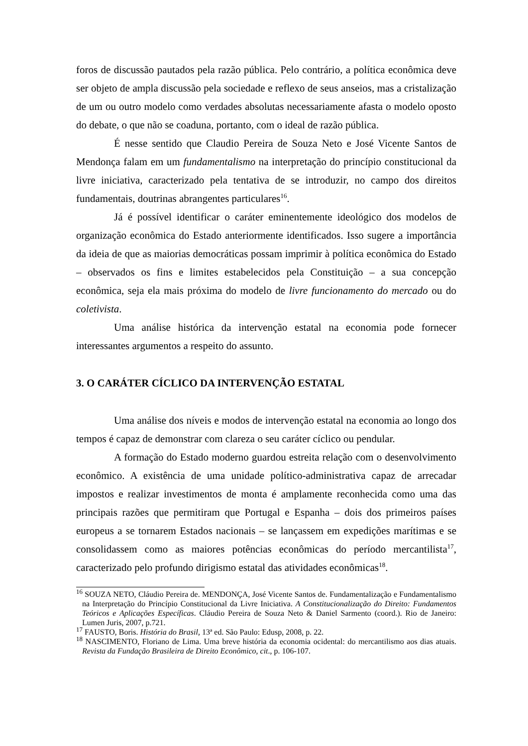foros de discussão pautados pela razão pública. Pelo contrário, a política econômica deve ser objeto de ampla discussão pela sociedade e reflexo de seus anseios, mas a cristalização de um ou outro modelo como verdades absolutas necessariamente afasta o modelo oposto do debate, o que não se coaduna, portanto, com o ideal de razão pública.
É nesse sentido que Claudio Pereira de Souza Neto e José Vicente Santos de Mendonça falam em um fundamentalismo na interpretação do princípio constitucional da livre iniciativa, caracterizado pela tentativa de se introduzir, no campo dos direitos fundamentais, doutrinas abrangentes particulares<sup>16</sup>.
Já é possível identificar o caráter eminentemente ideológico dos modelos de organização econômica do Estado anteriormente identificados. Isso sugere a importância da ideia de que as maiorias democráticas possam imprimir à política econômica do Estado – observados os fins e limites estabelecidos pela Constituição – a sua concepção econômica, seja ela mais próxima do modelo de livre funcionamento do mercado ou do coletivista.
Uma análise histórica da intervenção estatal na economia pode fornecer interessantes argumentos a respeito do assunto.
3. O CARÁTER CÍCLICO DA INTERVENÇÃO ESTATAL
Uma análise dos níveis e modos de intervenção estatal na economia ao longo dos tempos é capaz de demonstrar com clareza o seu caráter cíclico ou pendular.
A formação do Estado moderno guardou estreita relação com o desenvolvimento econômico. A existência de uma unidade político-administrativa capaz de arrecadar impostos e realizar investimentos de monta é amplamente reconhecida como uma das principais razões que permitiram que Portugal e Espanha – dois dos primeiros países europeus a se tornarem Estados nacionais – se lançassem em expedições marítimas e se consolidassem como as maiores potências econômicas do período mercantilista<sup>17</sup>, caracterizado pelo profundo dirigismo estatal das atividades econômicas<sup>18</sup>.
<sup>16</sup> SOUZA NETO, Cláudio Pereira de. MENDONÇA, José Vicente Santos de. Fundamentalização e Fundamentalismo na Interpretação do Princípio Constitucional da Livre Iniciativa. A Constitucionalização do Direito: Fundamentos Teóricos e Aplicações Específicas. Cláudio Pereira de Souza Neto & Daniel Sarmento (coord.). Rio de Janeiro: Lumen Juris, 2007, p.721.
<sup>17</sup> FAUSTO, Boris. História do Brasil, 13ª ed. São Paulo: Edusp, 2008, p. 22.
<sup>18</sup> NASCIMENTO, Floriano de Lima. Uma breve história da economia ocidental: do mercantilismo aos dias atuais. Revista da Fundação Brasileira de Direito Econômico, cit., p. 106-107.